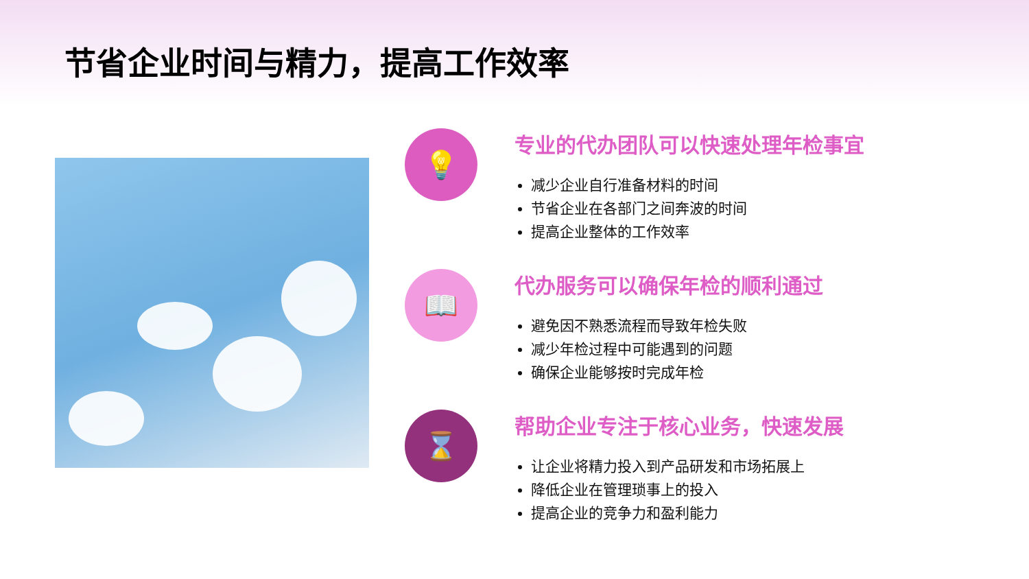节省企业时间与精力，提高工作效率
💡
专业的代办团队可以快速处理年检事宜
减少企业自行准备材料的时间
节省企业在各部门之间奔波的时间
提高企业整体的工作效率
📖
代办服务可以确保年检的顺利通过
避免因不熟悉流程而导致年检失败
减少年检过程中可能遇到的问题
确保企业能够按时完成年检
⌛
帮助企业专注于核心业务，快速发展
让企业将精力投入到产品研发和市场拓展上
降低企业在管理琐事上的投入
提高企业的竞争力和盈利能力